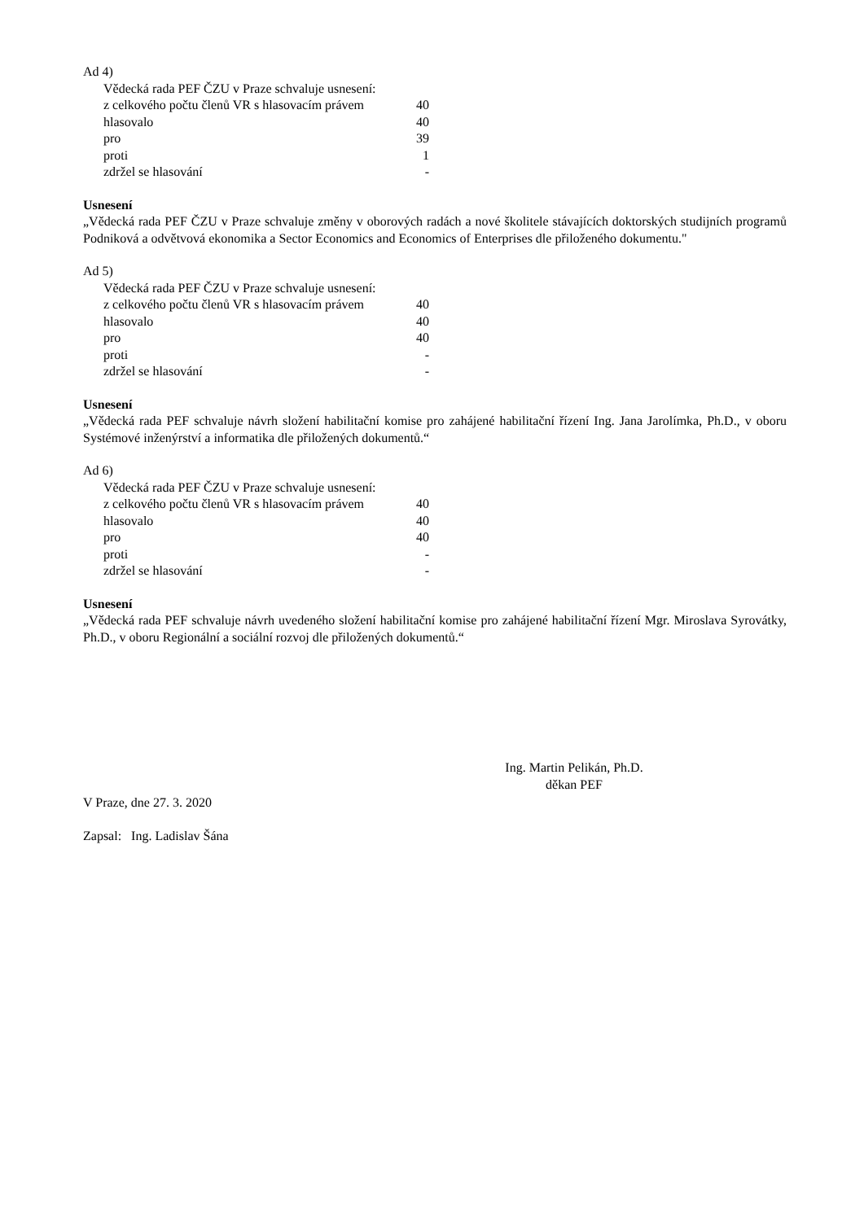Ad 4)
| Vědecká rada PEF ČZU v Praze schvaluje usnesení: | |
| z celkového počtu členů VR s hlasovacím právem | 40 |
| hlasovalo | 40 |
| pro | 39 |
| proti | 1 |
| zdržel se hlasování | - |
Usnesení
„Vědecká rada PEF ČZU v Praze schvaluje změny v oborových radách a nové školitele stávajících doktorských studijních programů Podniková a odvětvová ekonomika a Sector Economics and Economics of Enterprises dle přiloženého dokumentu."
Ad 5)
| Vědecká rada PEF ČZU v Praze schvaluje usnesení: | |
| z celkového počtu členů VR s hlasovacím právem | 40 |
| hlasovalo | 40 |
| pro | 40 |
| proti | - |
| zdržel se hlasování | - |
Usnesení
„Vědecká rada PEF schvaluje návrh složení habilitační komise pro zahájené habilitační řízení Ing. Jana Jarolímka, Ph.D., v oboru Systémové inženýrství a informatika dle přiložených dokumentů.“
Ad 6)
| Vědecká rada PEF ČZU v Praze schvaluje usnesení: | |
| z celkového počtu členů VR s hlasovacím právem | 40 |
| hlasovalo | 40 |
| pro | 40 |
| proti | - |
| zdržel se hlasování | - |
Usnesení
„Vědecká rada PEF schvaluje návrh uvedeného složení habilitační komise pro zahájené habilitační řízení Mgr. Miroslava Syrovátky, Ph.D., v oboru Regionální a sociální rozvoj dle přiložených dokumentů.“
Ing. Martin Pelikán, Ph.D.
děkan PEF
V Praze, dne 27. 3. 2020
Zapsal: Ing. Ladislav Šána